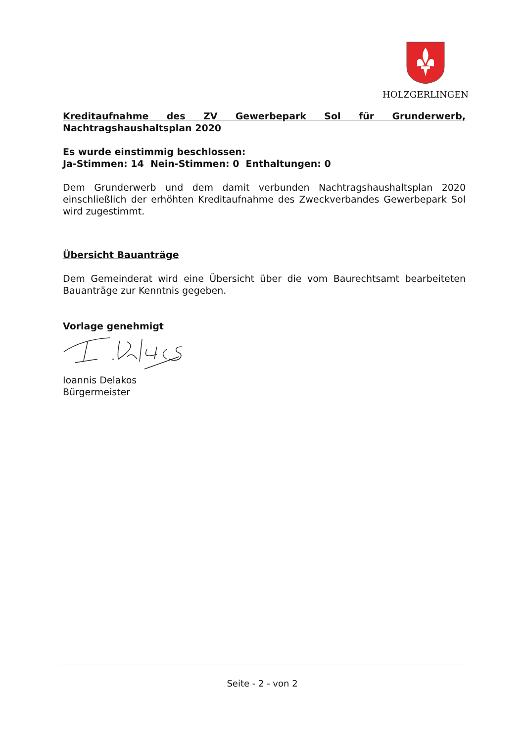HOLZGERLINGEN
Kreditaufnahme des ZV Gewerbepark Sol für Grunderwerb, Nachtragshaushaltsplan 2020
Es wurde einstimmig beschlossen:
Ja-Stimmen: 14 Nein-Stimmen: 0 Enthaltungen: 0
Dem Grunderwerb und dem damit verbunden Nachtragshaushaltsplan 2020 einschließlich der erhöhten Kreditaufnahme des Zweckverbandes Gewerbepark Sol wird zugestimmt.
Übersicht Bauanträge
Dem Gemeinderat wird eine Übersicht über die vom Baurechtsamt bearbeiteten Bauanträge zur Kenntnis gegeben.
Vorlage genehmigt
Ioannis Delakos
Bürgermeister
Seite - 2 - von 2